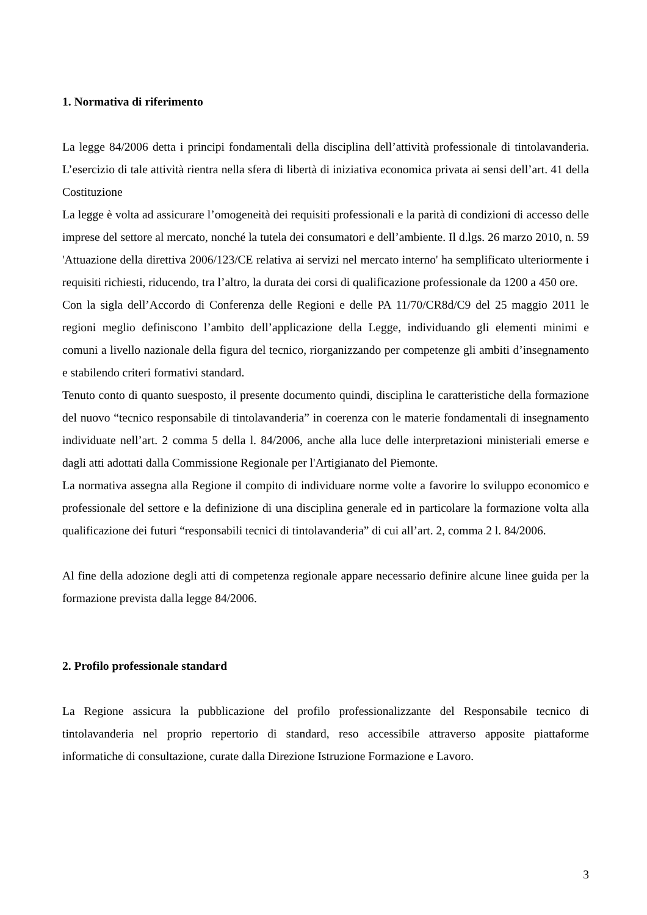1. Normativa di riferimento
La legge 84/2006 detta i principi fondamentali della disciplina dell’attività professionale di tintolavanderia. L’esercizio di tale attività rientra nella sfera di libertà di iniziativa economica privata ai sensi dell’art. 41 della Costituzione
La legge è volta ad assicurare l’omogeneità dei requisiti professionali e la parità di condizioni di accesso delle imprese del settore al mercato, nonché la tutela dei consumatori e dell’ambiente. Il d.lgs. 26 marzo 2010, n. 59 'Attuazione della direttiva 2006/123/CE relativa ai servizi nel mercato interno' ha semplificato ulteriormente i requisiti richiesti, riducendo, tra l’altro, la durata dei corsi di qualificazione professionale da 1200 a 450 ore.
Con la sigla dell’Accordo di Conferenza delle Regioni e delle PA 11/70/CR8d/C9 del 25 maggio 2011 le regioni meglio definiscono l’ambito dell’applicazione della Legge, individuando gli elementi minimi e comuni a livello nazionale della figura del tecnico, riorganizzando per competenze gli ambiti d’insegnamento e stabilendo criteri formativi standard.
Tenuto conto di quanto suesposto, il presente documento quindi, disciplina le caratteristiche della formazione del nuovo “tecnico responsabile di tintolavanderia” in coerenza con le materie fondamentali di insegnamento individuate nell’art. 2 comma 5 della l. 84/2006, anche alla luce delle interpretazioni ministeriali emerse e dagli atti adottati dalla Commissione Regionale per l'Artigianato del Piemonte.
La normativa assegna alla Regione il compito di individuare norme volte a favorire lo sviluppo economico e professionale del settore e la definizione di una disciplina generale ed in particolare la formazione volta alla qualificazione dei futuri “responsabili tecnici di tintolavanderia” di cui all’art. 2, comma 2 l. 84/2006.
Al fine della adozione degli atti di competenza regionale appare necessario definire alcune linee guida per la formazione prevista dalla legge 84/2006.
2. Profilo professionale standard
La Regione assicura la pubblicazione del profilo professionalizzante del Responsabile tecnico di tintolavanderia nel proprio repertorio di standard, reso accessibile attraverso apposite piattaforme informatiche di consultazione, curate dalla Direzione Istruzione Formazione e Lavoro.
3